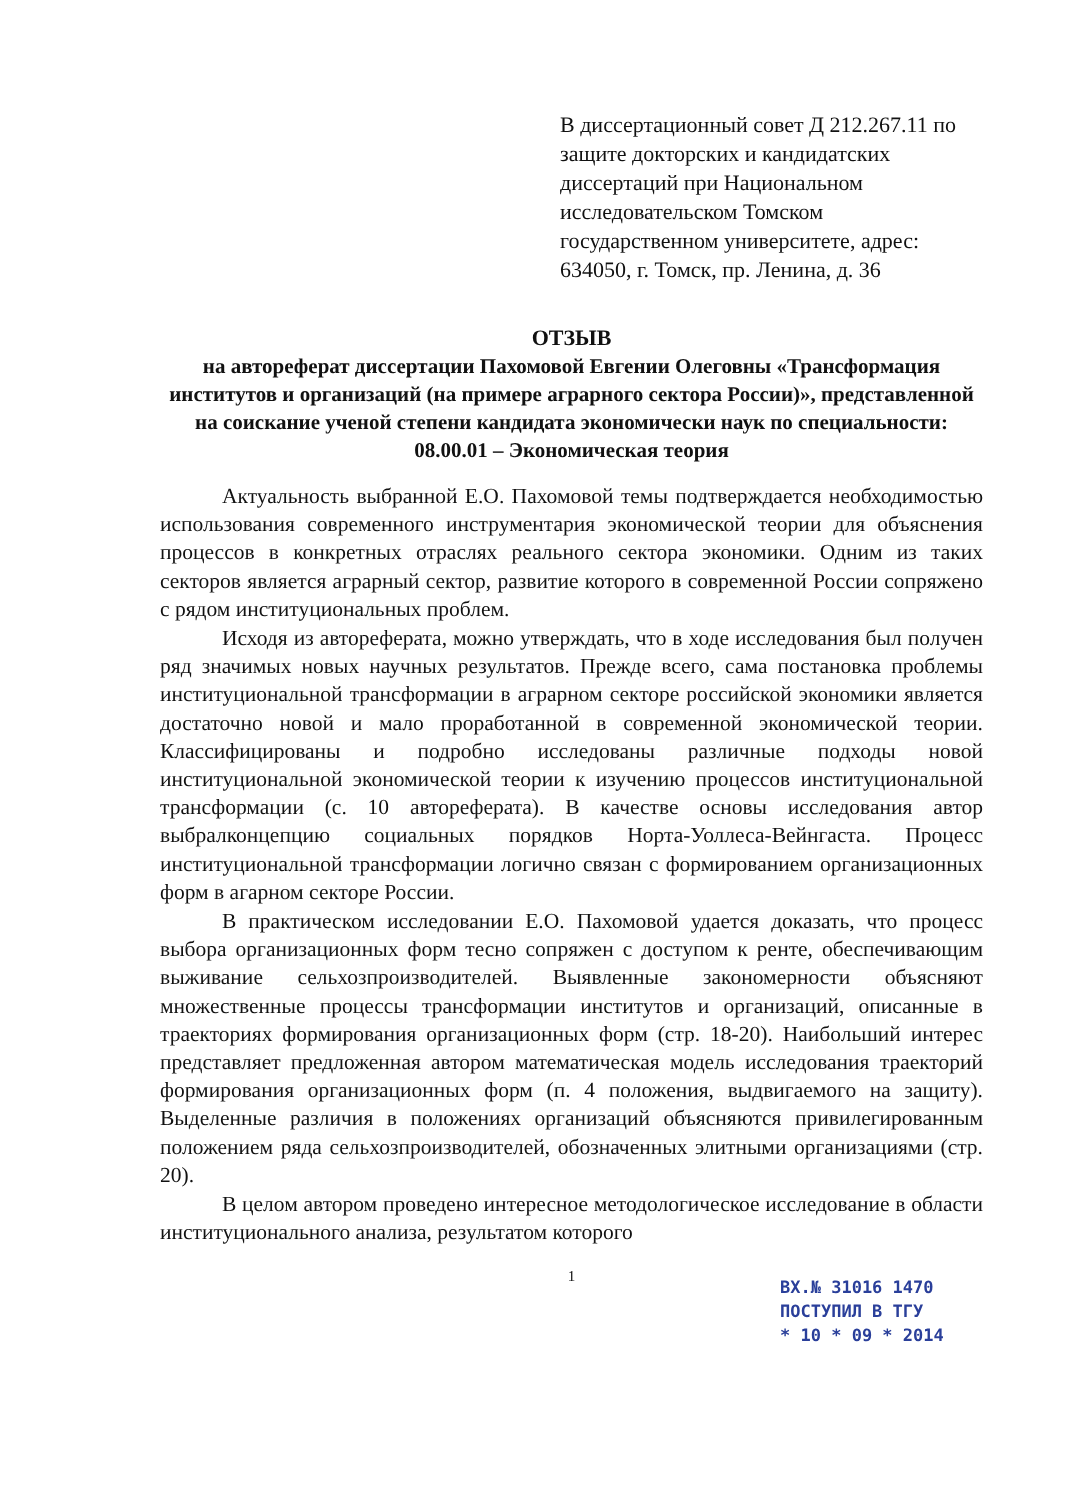В диссертационный совет Д 212.267.11 по защите докторских и кандидатских диссертаций при Национальном исследовательском Томском государственном университете, адрес: 634050, г. Томск, пр. Ленина, д. 36
ОТЗЫВ
на автореферат диссертации Пахомовой Евгении Олеговны «Трансформация институтов и организаций (на примере аграрного сектора России)», представленной на соискание ученой степени кандидата экономически наук по специальности: 08.00.01 – Экономическая теория
Актуальность выбранной Е.О. Пахомовой темы подтверждается необходимостью использования современного инструментария экономической теории для объяснения процессов в конкретных отраслях реального сектора экономики. Одним из таких секторов является аграрный сектор, развитие которого в современной России сопряжено с рядом институциональных проблем.
Исходя из автореферата, можно утверждать, что в ходе исследования был получен ряд значимых новых научных результатов. Прежде всего, сама постановка проблемы институциональной трансформации в аграрном секторе российской экономики является достаточно новой и мало проработанной в современной экономической теории. Классифицированы и подробно исследованы различные подходы новой институциональной экономической теории к изучению процессов институциональной трансформации (с. 10 автореферата). В качестве основы исследования автор выбралконцепцию социальных порядков Норта-Уоллеса-Вейнгаста. Процесс институциональной трансформации логично связан с формированием организационных форм в агарном секторе России.
В практическом исследовании Е.О. Пахомовой удается доказать, что процесс выбора организационных форм тесно сопряжен с доступом к ренте, обеспечивающим выживание сельхозпроизводителей. Выявленные закономерности объясняют множественные процессы трансформации институтов и организаций, описанные в траекториях формирования организационных форм (стр. 18-20). Наибольший интерес представляет предложенная автором математическая модель исследования траекторий формирования организационных форм (п. 4 положения, выдвигаемого на защиту). Выделенные различия в положениях организаций объясняются привилегированным положением ряда сельхозпроизводителей, обозначенных элитными организациями (стр. 20).
В целом автором проведено интересное методологическое исследование в области институционального анализа, результатом которого
1
ВХ.№ 31016 1470
ПОСТУПИЛ В ТГУ
* 10 * 09 * 2014